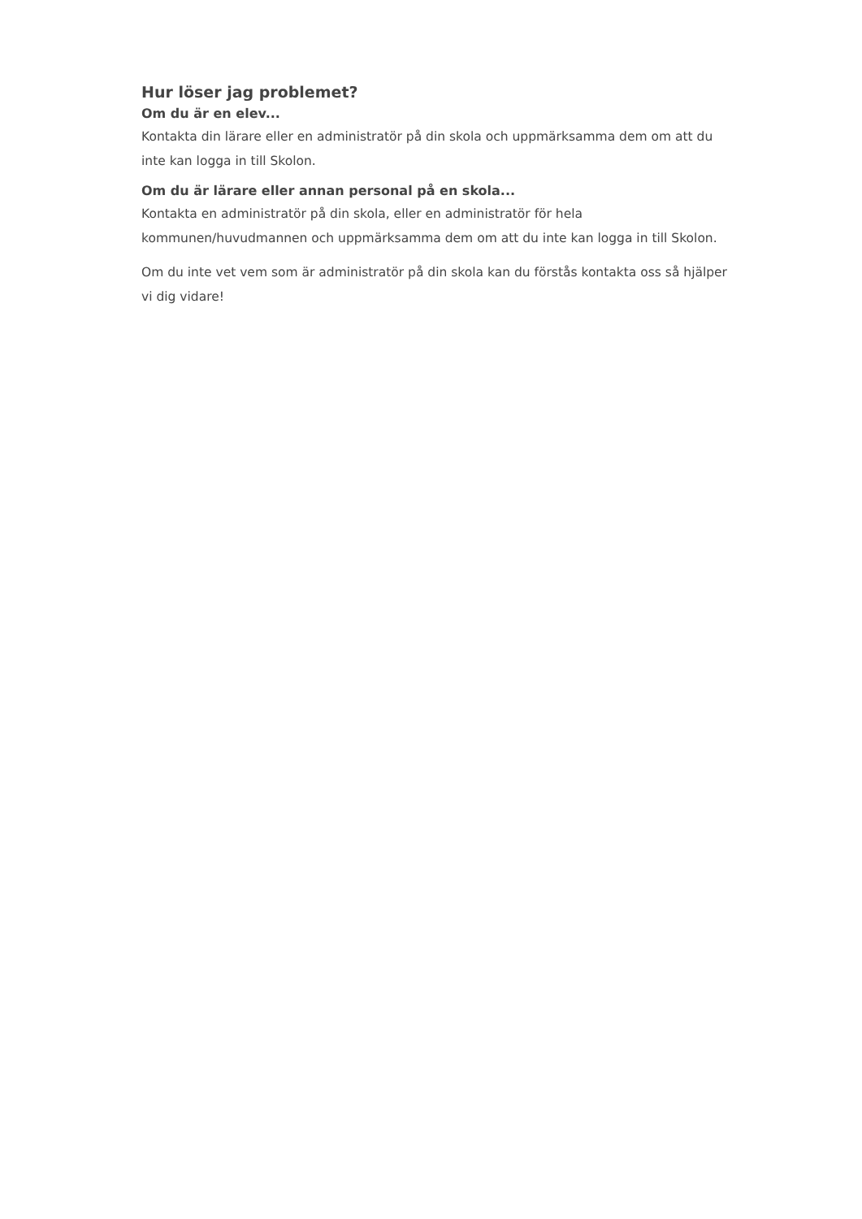Hur löser jag problemet?
Om du är en elev...
Kontakta din lärare eller en administratör på din skola och uppmärksamma dem om att du inte kan logga in till Skolon.
Om du är lärare eller annan personal på en skola...
Kontakta en administratör på din skola, eller en administratör för hela kommunen/huvudmannen och uppmärksamma dem om att du inte kan logga in till Skolon.
Om du inte vet vem som är administratör på din skola kan du förstås kontakta oss så hjälper vi dig vidare!